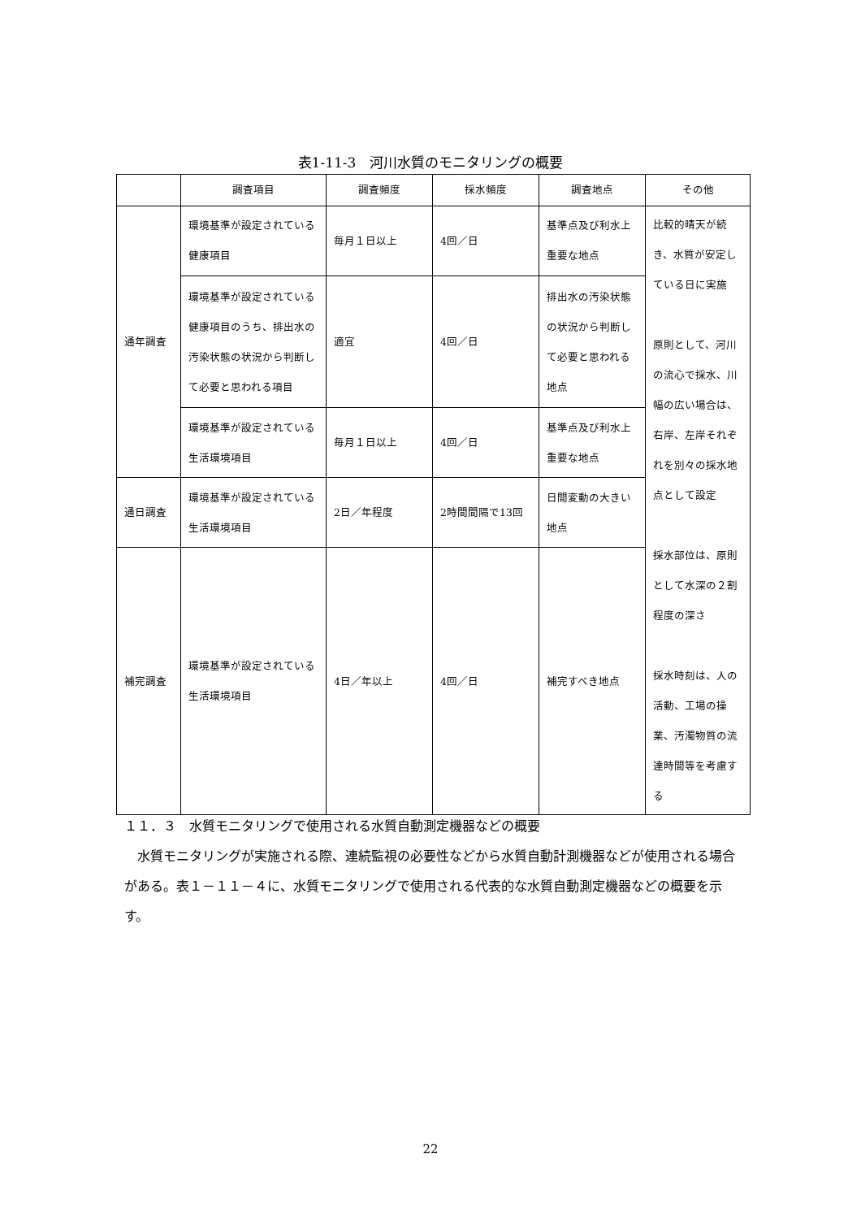表1-11-3　河川水質のモニタリングの概要
| | 調査項目 | 調査頻度 | 採水頻度 | 調査地点 | その他 |
| --- | --- | --- | --- | --- | --- |
| 通年調査 | 環境基準が設定されている健康項目 | 毎月１日以上 | 4回／日 | 基準点及び利水上重要な地点 | 比較的晴天が続き、水質が安定している日に実施 原則として、河川の流心で採水、川幅の広い場合は、右岸、左岸それぞれを別々の採水地点として設定 採水部位は、原則として水深の２割程度の深さ 採水時刻は、人の活動、工場の操業、汚濁物質の流達時間等を考慮する |
| | 環境基準が設定されている健康項目のうち、排出水の汚染状態の状況から判断して必要と思われる項目 | 適宜 | 4回／日 | 排出水の汚染状態の状況から判断して必要と思われる地点 | |
| | 環境基準が設定されている生活環境項目 | 毎月１日以上 | 4回／日 | 基準点及び利水上重要な地点 | |
| 通日調査 | 環境基準が設定されている生活環境項目 | 2日／年程度 | 2時間間隔で13回 | 日間変動の大きい地点 | |
| 補完調査 | 環境基準が設定されている生活環境項目 | 4日／年以上 | 4回／日 | 補完すべき地点 | |
１１．３　水質モニタリングで使用される水質自動測定機器などの概要
水質モニタリングが実施される際、連続監視の必要性などから水質自動計測機器などが使用される場合がある。表１－１１－４に、水質モニタリングで使用される代表的な水質自動測定機器などの概要を示す。
22